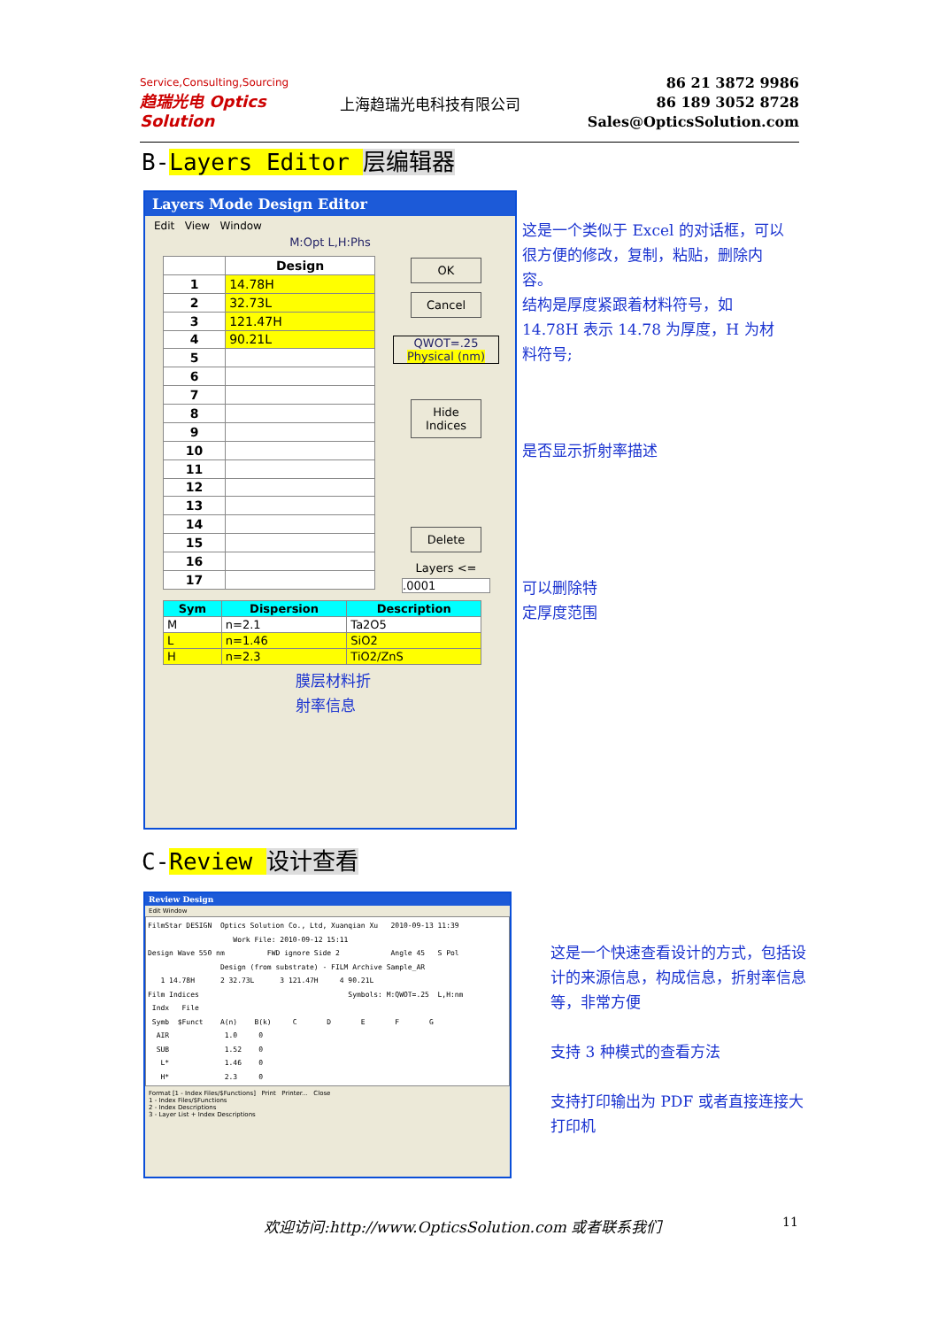Service,Consulting,Sourcing
趋瑞光电 Optics Solution
上海趋瑞光电科技有限公司
86 21 3872 9986
86 189 3052 8728
Sales@OpticsSolution.com
B-Layers Editor 层编辑器
Layers Mode Design Editor
Edit View Window
M:Opt L,H:Phs
| | Design |
| --- | --- |
| 1 | 14.78H |
| 2 | 32.73L |
| 3 | 121.47H |
| 4 | 90.21L |
| 5 | |
| 6 | |
| 7 | |
| 8 | |
| 9 | |
| 10 | |
| 11 | |
| 12 | |
| 13 | |
| 14 | |
| 15 | |
| 16 | |
| 17 | |
OK
Cancel
QWOT=.25
Physical (nm)
Hide Indices
Delete
Layers <=
.0001
| Sym | Dispersion | Description |
| --- | --- | --- |
| M | n=2.1 | Ta2O5 |
| L | n=1.46 | SiO2 |
| H | n=2.3 | TiO2/ZnS |
膜层材料折
射率信息
这是一个类似于 Excel 的对话框，可以很方便的修改，复制，粘贴，删除内容。
结构是厚度紧跟着材料符号，如 14.78H 表示 14.78 为厚度，H 为材料符号;
是否显示折射率描述
可以删除特
定厚度范围
C-Review 设计查看
Review Design
Edit Window
FilmStar DESIGN  Optics Solution Co., Ltd, Xuanqian Xu   2010-09-13 11:39
                    Work File: 2010-09-12 15:11
Design Wave 550 nm          FWD ignore Side 2            Angle 45   S Pol
                 Design (from substrate) - FILM Archive Sample_AR
   1 14.78H      2 32.73L      3 121.47H     4 90.21L
Film Indices                                   Symbols: M:QWOT=.25  L,H:nm
 Indx   File
 Symb  $Funct    A(n)    B(k)     C       D       E       F       G
  AIR             1.0     0
  SUB             1.52    0
   L*             1.46    0
   H*             2.3     0
Format [1 - Index Files/$Functions] Print Printer... Close
1 - Index Files/$Functions
2 - Index Descriptions
3 - Layer List + Index Descriptions
这是一个快速查看设计的方式，包括设计的来源信息，构成信息，折射率信息等，非常方便
支持 3 种模式的查看方法
支持打印输出为 PDF 或者直接连接大打印机
欢迎访问:http://www.OpticsSolution.com 或者联系我们
11